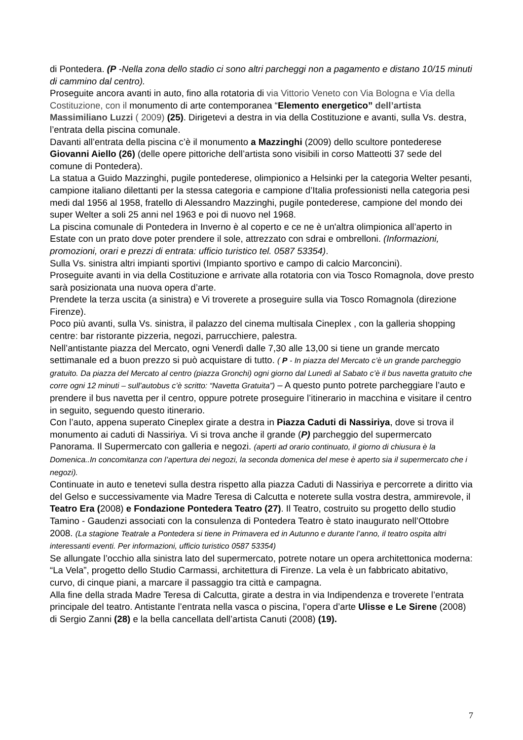di Pontedera. (P -Nella zona dello stadio ci sono altri parcheggi non a pagamento e distano 10/15 minuti di cammino dal centro).
Proseguite ancora avanti in auto, fino alla rotatoria di via Vittorio Veneto con Via Bologna e Via della Costituzione, con il monumento di arte contemporanea “Elemento energetico” dell’artista Massimiliano Luzzi ( 2009) (25). Dirigetevi a destra in via della Costituzione e avanti, sulla Vs. destra, l’entrata della piscina comunale.
Davanti all’entrata della piscina c’è il monumento a Mazzinghi (2009) dello scultore pontederese Giovanni Aiello (26) (delle opere pittoriche dell’artista sono visibili in corso Matteotti 37 sede del comune di Pontedera).
La statua a Guido Mazzinghi, pugile pontederese, olimpionico a Helsinki per la categoria Welter pesanti, campione italiano dilettanti per la stessa categoria e campione d’Italia professionisti nella categoria pesi medi dal 1956 al 1958, fratello di Alessandro Mazzinghi, pugile pontederese, campione del mondo dei super Welter a soli 25 anni nel 1963 e poi di nuovo nel 1968.
La piscina comunale di Pontedera in Inverno è al coperto e ce ne è un'altra olimpionica all’aperto in Estate con un prato dove poter prendere il sole, attrezzato con sdrai e ombrelloni. (Informazioni, promozioni, orari e prezzi di entrata: ufficio turistico tel. 0587 53354).
Sulla Vs. sinistra altri impianti sportivi (Impianto sportivo e campo di calcio Marconcini).
Proseguite avanti in via della Costituzione e arrivate alla rotatoria con via Tosco Romagnola, dove presto sarà posizionata una nuova opera d’arte.
Prendete la terza uscita (a sinistra) e Vi troverete a proseguire sulla via Tosco Romagnola (direzione Firenze).
Poco più avanti, sulla Vs. sinistra, il palazzo del cinema multisala Cineplex , con la galleria shopping centre: bar ristorante pizzeria, negozi, parrucchiere, palestra.
Nell’antistante piazza del Mercato, ogni Venerdì dalle 7,30 alle 13,00 si tiene un grande mercato settimanale ed a buon prezzo si può acquistare di tutto. ( P - In piazza del Mercato c’è un grande parcheggio gratuito. Da piazza del Mercato al centro (piazza Gronchi) ogni giorno dal Lunedì al Sabato c’è il bus navetta gratuito che corre ogni 12 minuti – sull’autobus c’è scritto: “Navetta Gratuita”) – A questo punto potrete parcheggiare l’auto e prendere il bus navetta per il centro, oppure potrete proseguire l’itinerario in macchina e visitare il centro in seguito, seguendo questo itinerario.
Con l’auto, appena superato Cineplex girate a destra in Piazza Caduti di Nassiriya, dove si trova il monumento ai caduti di Nassiriya. Vi si trova anche il grande (P) parcheggio del supermercato Panorama. Il Supermercato con galleria e negozi. (aperti ad orario continuato, il giorno di chiusura è la Domenica..In concomitanza con l’apertura dei negozi, la seconda domenica del mese è aperto sia il supermercato che i negozi).
Continuate in auto e tenetevi sulla destra rispetto alla piazza Caduti di Nassiriya e percorrete a diritto via del Gelso e successivamente via Madre Teresa di Calcutta e noterete sulla vostra destra, ammirevole, il Teatro Era (2008) e Fondazione Pontedera Teatro (27). Il Teatro, costruito su progetto dello studio Tamino - Gaudenzi associati con la consulenza di Pontedera Teatro è stato inaugurato nell’Ottobre 2008. (La stagione Teatrale a Pontedera si tiene in Primavera ed in Autunno e durante l’anno, il teatro ospita altri interessanti eventi. Per informazioni, ufficio turistico 0587 53354)
Se allungate l’occhio alla sinistra lato del supermercato, potrete notare un opera architettonica moderna: “La Vela”, progetto dello Studio Carmassi, architettura di Firenze. La vela è un fabbricato abitativo, curvo, di cinque piani, a marcare il passaggio tra città e campagna.
Alla fine della strada Madre Teresa di Calcutta, girate a destra in via Indipendenza e troverete l’entrata principale del teatro. Antistante l’entrata nella vasca o piscina, l’opera d’arte Ulisse e Le Sirene (2008) di Sergio Zanni (28) e la bella cancellata dell’artista Canuti (2008) (19).
7